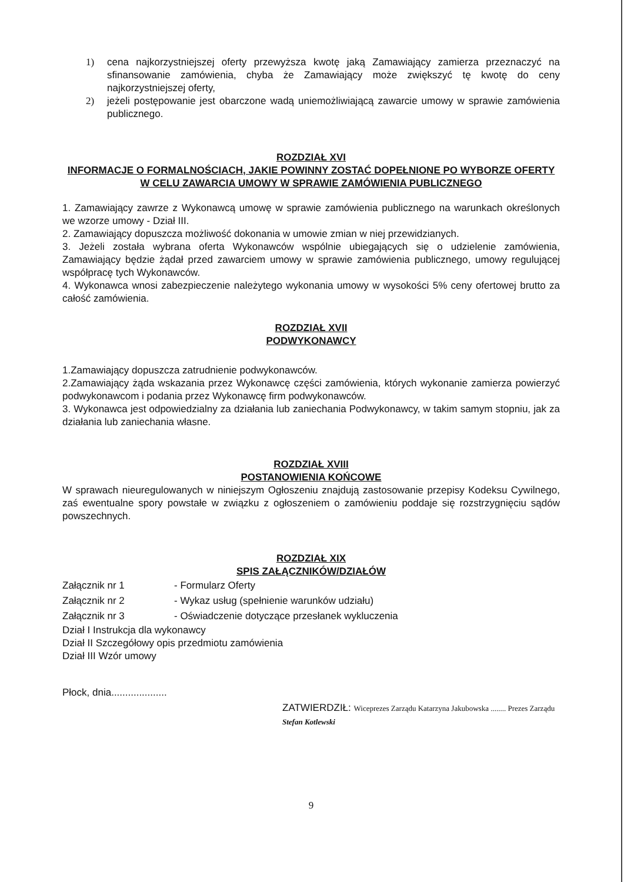1) cena najkorzystniejszej oferty przewyższa kwotę jaką Zamawiający zamierza przeznaczyć na sfinansowanie zamówienia, chyba że Zamawiający może zwiększyć tę kwotę do ceny najkorzystniejszej oferty,
2) jeżeli postępowanie jest obarczone wadą uniemożliwiającą zawarcie umowy w sprawie zamówienia publicznego.
ROZDZIAŁ XVI
INFORMACJE O FORMALNOŚCIACH, JAKIE POWINNY ZOSTAĆ DOPEŁNIONE PO WYBORZE OFERTY W CELU ZAWARCIA UMOWY W SPRAWIE ZAMÓWIENIA PUBLICZNEGO
1. Zamawiający zawrze z Wykonawcą umowę w sprawie zamówienia publicznego na warunkach określonych we wzorze umowy - Dział III.
2. Zamawiający dopuszcza możliwość dokonania w umowie zmian w niej przewidzianych.
3. Jeżeli została wybrana oferta Wykonawców wspólnie ubiegających się o udzielenie zamówienia, Zamawiający będzie żądał przed zawarciem umowy w sprawie zamówienia publicznego, umowy regulującej współpracę tych Wykonawców.
4. Wykonawca wnosi zabezpieczenie należytego wykonania umowy w wysokości 5% ceny ofertowej brutto za całość zamówienia.
ROZDZIAŁ XVII
PODWYKONAWCY
1.Zamawiający dopuszcza zatrudnienie podwykonawców.
2.Zamawiający żąda wskazania przez Wykonawcę części zamówienia, których wykonanie zamierza powierzyć podwykonawcom i podania przez Wykonawcę firm podwykonawców.
3. Wykonawca jest odpowiedzialny za działania lub zaniechania Podwykonawcy, w takim samym stopniu, jak za działania lub zaniechania własne.
ROZDZIAŁ XVIII
POSTANOWIENIA KOŃCOWE
W sprawach nieuregulowanych w niniejszym Ogłoszeniu znajdują zastosowanie przepisy Kodeksu Cywilnego, zaś ewentualne spory powstałe w związku z ogłoszeniem o zamówieniu poddaje się rozstrzygnięciu sądów powszechnych.
ROZDZIAŁ XIX
SPIS ZAŁĄCZNIKÓW/DZIAŁÓW
| Załącznik nr 1 | - Formularz Oferty |
| Załącznik nr 2 | - Wykaz usług (spełnienie warunków udziału) |
| Załącznik nr 3 | - Oświadczenie dotyczące przesłanek wykluczenia |
Dział I Instrukcja dla wykonawcy
Dział II Szczegółowy opis przedmiotu zamówienia
Dział III Wzór umowy
Płock, dnia....................
ZATWIERDZIŁ: Wiceprezes Zarządu Katarzyna Jakubowska ........ Prezes Zarządu Stefan Kotlewski
9